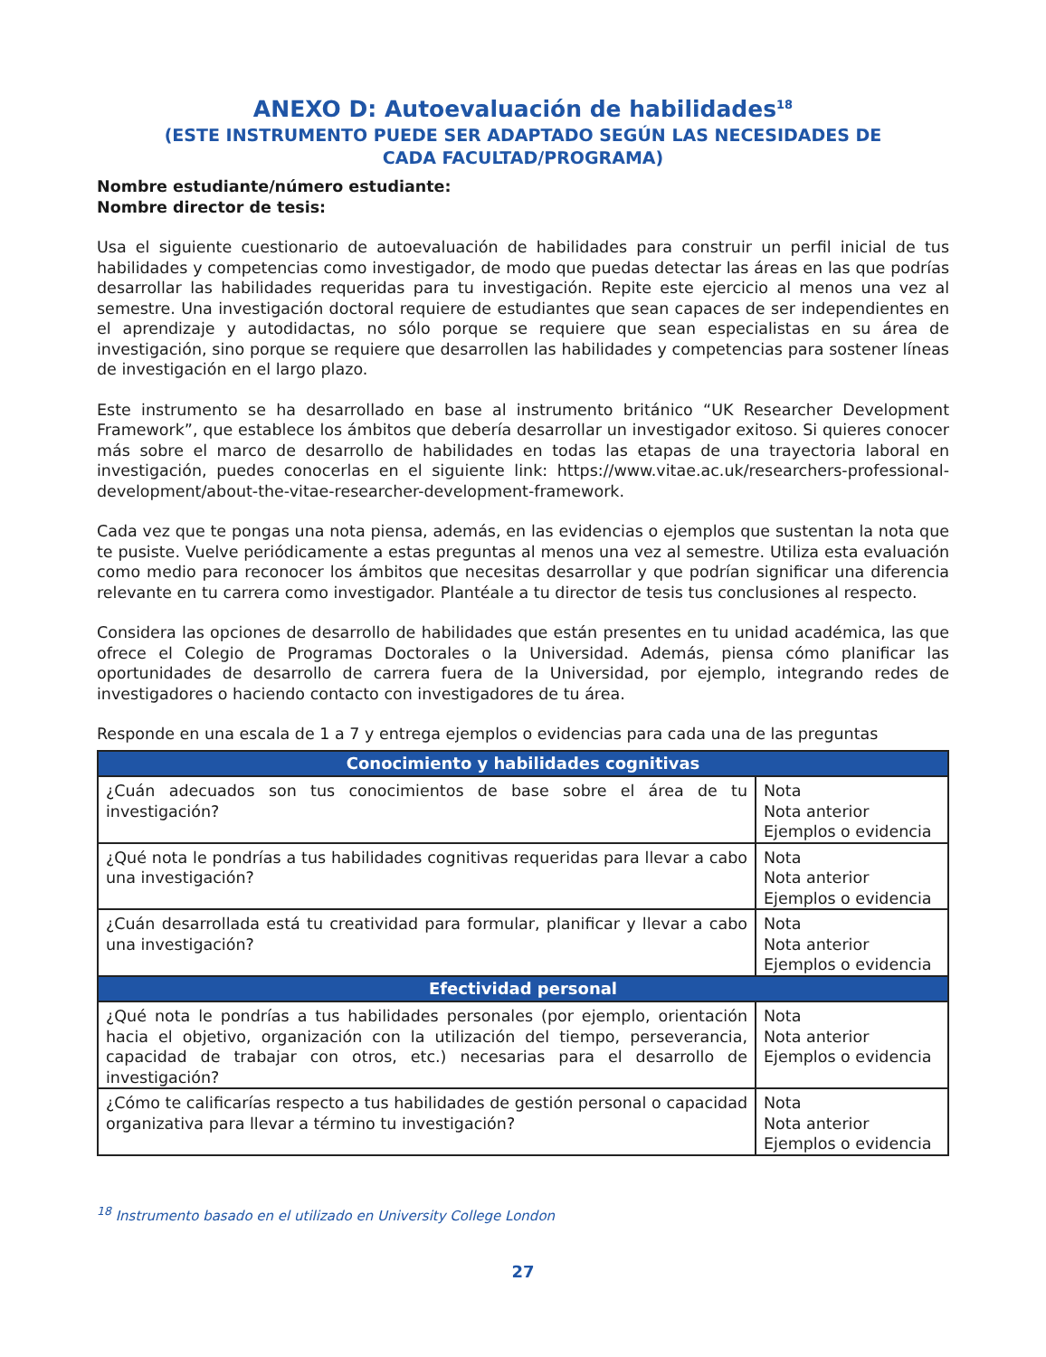ANEXO D: Autoevaluación de habilidades<sup>18</sup>
(ESTE INSTRUMENTO PUEDE SER ADAPTADO SEGÚN LAS NECESIDADES DE
CADA FACULTAD/PROGRAMA)
Nombre estudiante/número estudiante:
Nombre director de tesis:
Usa el siguiente cuestionario de autoevaluación de habilidades para construir un perfil inicial de tus habilidades y competencias como investigador, de modo que puedas detectar las áreas en las que podrías desarrollar las habilidades requeridas para tu investigación. Repite este ejercicio al menos una vez al semestre. Una investigación doctoral requiere de estudiantes que sean capaces de ser independientes en el aprendizaje y autodidactas, no sólo porque se requiere que sean especialistas en su área de investigación, sino porque se requiere que desarrollen las habilidades y competencias para sostener líneas de investigación en el largo plazo.
Este instrumento se ha desarrollado en base al instrumento británico “UK Researcher Development Framework”, que establece los ámbitos que debería desarrollar un investigador exitoso. Si quieres conocer más sobre el marco de desarrollo de habilidades en todas las etapas de una trayectoria laboral en investigación, puedes conocerlas en el siguiente link: https://www.vitae.ac.uk/researchers-professional-development/about-the-vitae-researcher-development-framework.
Cada vez que te pongas una nota piensa, además, en las evidencias o ejemplos que sustentan la nota que te pusiste. Vuelve periódicamente a estas preguntas al menos una vez al semestre. Utiliza esta evaluación como medio para reconocer los ámbitos que necesitas desarrollar y que podrían significar una diferencia relevante en tu carrera como investigador. Plantéale a tu director de tesis tus conclusiones al respecto.
Considera las opciones de desarrollo de habilidades que están presentes en tu unidad académica, las que ofrece el Colegio de Programas Doctorales o la Universidad. Además, piensa cómo planificar las oportunidades de desarrollo de carrera fuera de la Universidad, por ejemplo, integrando redes de investigadores o haciendo contacto con investigadores de tu área.
Responde en una escala de 1 a 7 y entrega ejemplos o evidencias para cada una de las preguntas
| Conocimiento y habilidades cognitivas | |
| --- | --- |
| ¿Cuán adecuados son tus conocimientos de base sobre el área de tu investigación? | Nota Nota anterior Ejemplos o evidencia |
| ¿Qué nota le pondrías a tus habilidades cognitivas requeridas para llevar a cabo una investigación? | Nota Nota anterior Ejemplos o evidencia |
| ¿Cuán desarrollada está tu creatividad para formular, planificar y llevar a cabo una investigación? | Nota Nota anterior Ejemplos o evidencia |
| Efectividad personal | |
| ¿Qué nota le pondrías a tus habilidades personales (por ejemplo, orientación hacia el objetivo, organización con la utilización del tiempo, perseverancia, capacidad de trabajar con otros, etc.) necesarias para el desarrollo de investigación? | Nota Nota anterior Ejemplos o evidencia |
| ¿Cómo te calificarías respecto a tus habilidades de gestión personal o capacidad organizativa para llevar a término tu investigación? | Nota Nota anterior Ejemplos o evidencia |
<sup>18</sup> Instrumento basado en el utilizado en University College London
27